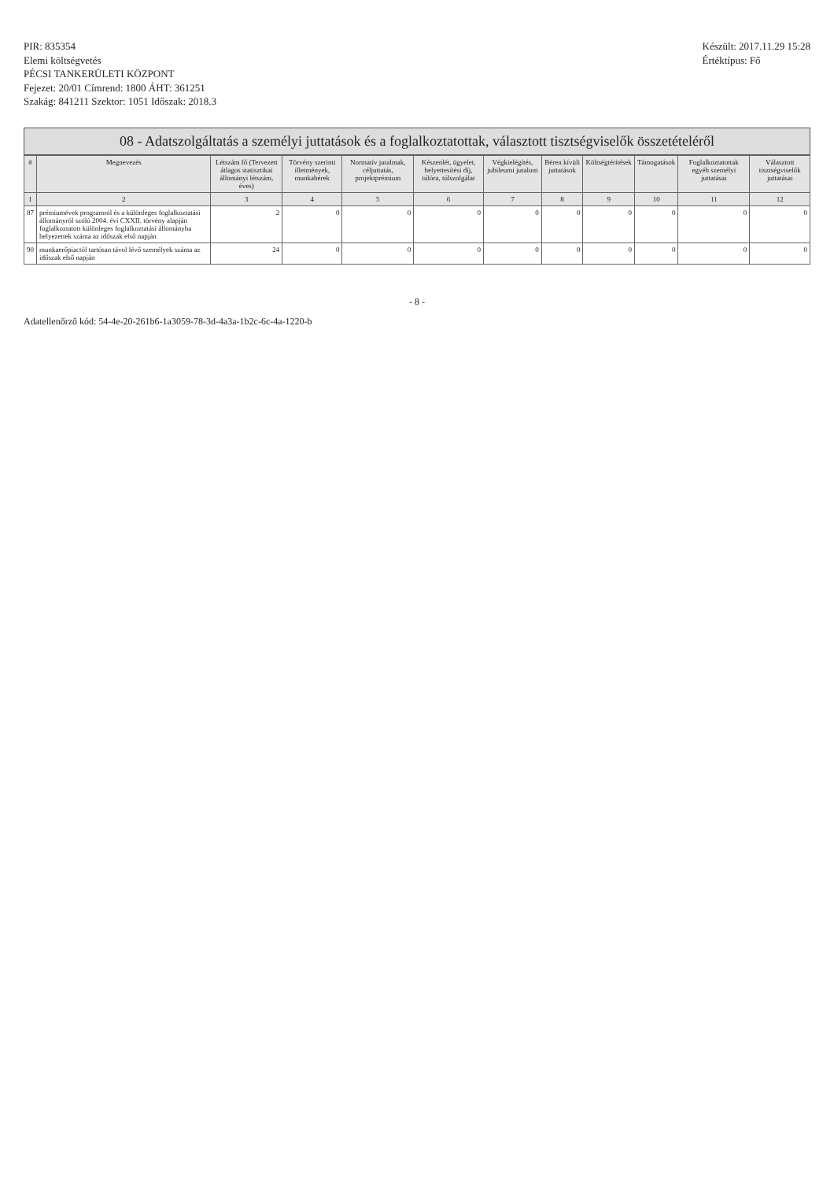PIR: 835354
Elemi költségvetés
PÉCSI TANKERÜLETI KÖZPONT
Fejezet: 20/01 Címrend: 1800 ÁHT: 361251
Szakág: 841211 Szektor: 1051 Időszak: 2018.3
Készült: 2017.11.29 15:28
Értéktípus: Fő
08 - Adatszolgáltatás a személyi juttatások és a foglalkoztatottak, választott tisztségviselők összetételéről
| # | Megnevezés | Létszám fő (Tervezett átlagos statisztikai állományi létszám, éves) | Törvény szerinti illetmények, munkabérek | Normatív jutalmak, céljuttatás, projektprémium | Készenlét, ügyelet, helyettesítési díj, túlóra, túlszolgálat | Végkielégítés, jubileumi jutalom | Béren kívüli juttatások | Költségtérítések | Támogatások | Foglalkoztatottak egyéb személyi juttatásai | Választott tisztségviselők juttatásai |
| --- | --- | --- | --- | --- | --- | --- | --- | --- | --- | --- | --- |
| 1 | 2 | 3 | 4 | 5 | 6 | 7 | 8 | 9 | 10 | 11 | 12 |
| 87 | prémiumévek programról és a különleges foglalkoztatási állományról szóló 2004. évi CXXII. törvény alapján foglalkoztatott különleges foglalkoztatási állományba helyezettek száma az időszak első napján | 2 | 0 | 0 | 0 | 0 | 0 | 0 | 0 | 0 | 0 |
| 90 | munkaerőpiactól tartósan távol lévő személyek száma az időszak első napján | 24 | 0 | 0 | 0 | 0 | 0 | 0 | 0 | 0 | 0 |
- 8 -
Adatellenőrző kód: 54-4e-20-261b6-1a3059-78-3d-4a3a-1b2c-6c-4a-1220-b